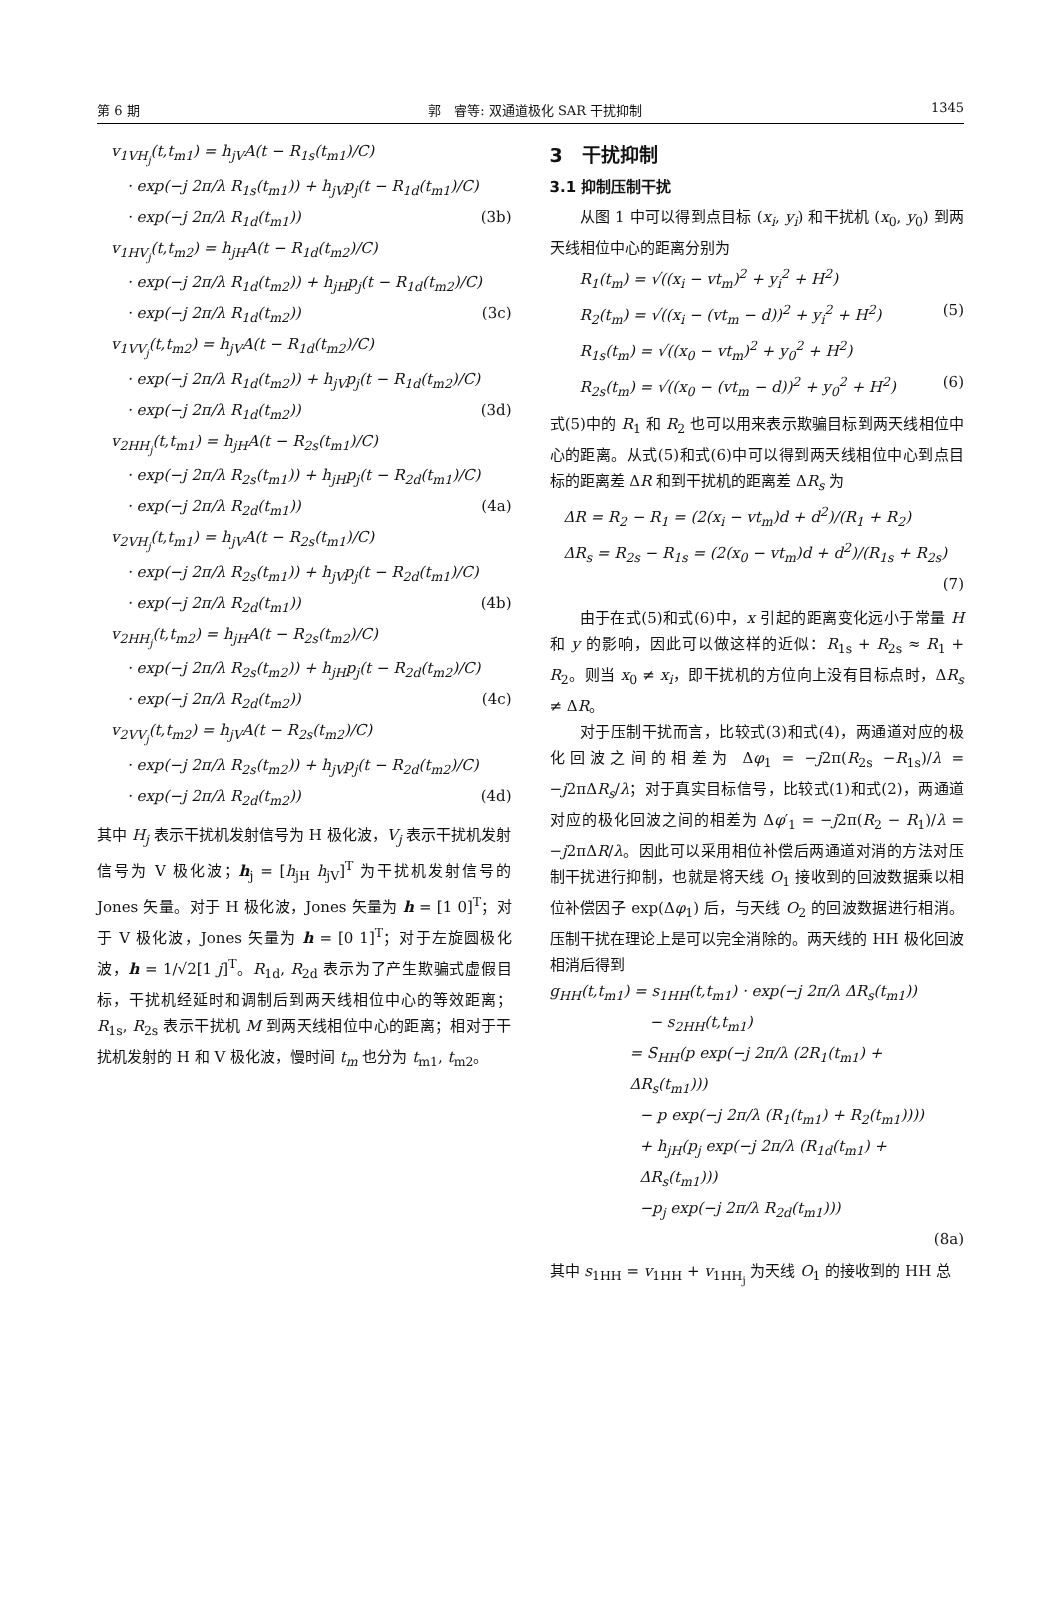第 6 期 郭　睿等: 双通道极化 SAR 干扰抑制 1345
v<sub>1VH<sub>j</sub></sub>(t,t<sub>m1</sub>) = h<sub>jV</sub>A(t − R<sub>1s</sub>(t<sub>m1</sub>)/C)
· exp(−j 2π/λ R<sub>1s</sub>(t<sub>m1</sub>)) + h<sub>jV</sub>p<sub>j</sub>(t − R<sub>1d</sub>(t<sub>m1</sub>)/C)
· exp(−j 2π/λ R<sub>1d</sub>(t<sub>m1</sub>)) (3b)
v<sub>1HV<sub>j</sub></sub>(t,t<sub>m2</sub>) = h<sub>jH</sub>A(t − R<sub>1d</sub>(t<sub>m2</sub>)/C)
· exp(−j 2π/λ R<sub>1d</sub>(t<sub>m2</sub>)) + h<sub>jH</sub>p<sub>j</sub>(t − R<sub>1d</sub>(t<sub>m2</sub>)/C)
· exp(−j 2π/λ R<sub>1d</sub>(t<sub>m2</sub>)) (3c)
v<sub>1VV<sub>j</sub></sub>(t,t<sub>m2</sub>) = h<sub>jV</sub>A(t − R<sub>1d</sub>(t<sub>m2</sub>)/C)
· exp(−j 2π/λ R<sub>1d</sub>(t<sub>m2</sub>)) + h<sub>jV</sub>p<sub>j</sub>(t − R<sub>1d</sub>(t<sub>m2</sub>)/C)
· exp(−j 2π/λ R<sub>1d</sub>(t<sub>m2</sub>)) (3d)
v<sub>2HH<sub>j</sub></sub>(t,t<sub>m1</sub>) = h<sub>jH</sub>A(t − R<sub>2s</sub>(t<sub>m1</sub>)/C)
· exp(−j 2π/λ R<sub>2s</sub>(t<sub>m1</sub>)) + h<sub>jH</sub>p<sub>j</sub>(t − R<sub>2d</sub>(t<sub>m1</sub>)/C)
· exp(−j 2π/λ R<sub>2d</sub>(t<sub>m1</sub>)) (4a)
v<sub>2VH<sub>j</sub></sub>(t,t<sub>m1</sub>) = h<sub>jV</sub>A(t − R<sub>2s</sub>(t<sub>m1</sub>)/C)
· exp(−j 2π/λ R<sub>2s</sub>(t<sub>m1</sub>)) + h<sub>jV</sub>p<sub>j</sub>(t − R<sub>2d</sub>(t<sub>m1</sub>)/C)
· exp(−j 2π/λ R<sub>2d</sub>(t<sub>m1</sub>)) (4b)
v<sub>2HH<sub>j</sub></sub>(t,t<sub>m2</sub>) = h<sub>jH</sub>A(t − R<sub>2s</sub>(t<sub>m2</sub>)/C)
· exp(−j 2π/λ R<sub>2s</sub>(t<sub>m2</sub>)) + h<sub>jH</sub>p<sub>j</sub>(t − R<sub>2d</sub>(t<sub>m2</sub>)/C)
· exp(−j 2π/λ R<sub>2d</sub>(t<sub>m2</sub>)) (4c)
v<sub>2VV<sub>j</sub></sub>(t,t<sub>m2</sub>) = h<sub>jV</sub>A(t − R<sub>2s</sub>(t<sub>m2</sub>)/C)
· exp(−j 2π/λ R<sub>2s</sub>(t<sub>m2</sub>)) + h<sub>jV</sub>p<sub>j</sub>(t − R<sub>2d</sub>(t<sub>m2</sub>)/C)
· exp(−j 2π/λ R<sub>2d</sub>(t<sub>m2</sub>)) (4d)
其中 H<sub>j</sub> 表示干扰机发射信号为 H 极化波，V<sub>j</sub> 表示干扰机发射信号为 V 极化波；h<sub>j</sub> = [h<sub>jH</sub> h<sub>jV</sub>]<sup>T</sup> 为干扰机发射信号的 Jones 矢量。对于 H 极化波，Jones 矢量为 h = [1 0]<sup>T</sup>；对于 V 极化波，Jones 矢量为 h = [0 1]<sup>T</sup>；对于左旋圆极化波，h = 1/√2[1 j]<sup>T</sup>。R<sub>1d</sub>, R<sub>2d</sub> 表示为了产生欺骗式虚假目标，干扰机经延时和调制后到两天线相位中心的等效距离；R<sub>1s</sub>, R<sub>2s</sub> 表示干扰机 M 到两天线相位中心的距离；相对于干扰机发射的 H 和 V 极化波，慢时间 t<sub>m</sub> 也分为 t<sub>m1</sub>, t<sub>m2</sub>。
3　干扰抑制
3.1 抑制压制干扰
从图 1 中可以得到点目标 (x<sub>i</sub>, y<sub>i</sub>) 和干扰机 (x<sub>0</sub>, y<sub>0</sub>) 到两天线相位中心的距离分别为
R<sub>1</sub>(t<sub>m</sub>) = √((x<sub>i</sub> − vt<sub>m</sub>)<sup>2</sup> + y<sub>i</sub><sup>2</sup> + H<sup>2</sup>)
R<sub>2</sub>(t<sub>m</sub>) = √((x<sub>i</sub> − (vt<sub>m</sub> − d))<sup>2</sup> + y<sub>i</sub><sup>2</sup> + H<sup>2</sup>) (5)
R<sub>1s</sub>(t<sub>m</sub>) = √((x<sub>0</sub> − vt<sub>m</sub>)<sup>2</sup> + y<sub>0</sub><sup>2</sup> + H<sup>2</sup>)
R<sub>2s</sub>(t<sub>m</sub>) = √((x<sub>0</sub> − (vt<sub>m</sub> − d))<sup>2</sup> + y<sub>0</sub><sup>2</sup> + H<sup>2</sup>) (6)
式(5)中的 R<sub>1</sub> 和 R<sub>2</sub> 也可以用来表示欺骗目标到两天线相位中心的距离。从式(5)和式(6)中可以得到两天线相位中心到点目标的距离差 ΔR 和到干扰机的距离差 ΔR<sub>s</sub> 为
ΔR = R<sub>2</sub> − R<sub>1</sub> = (2(x<sub>i</sub> − vt<sub>m</sub>)d + d<sup>2</sup>)/(R<sub>1</sub> + R<sub>2</sub>)
ΔR<sub>s</sub> = R<sub>2s</sub> − R<sub>1s</sub> = (2(x<sub>0</sub> − vt<sub>m</sub>)d + d<sup>2</sup>)/(R<sub>1s</sub> + R<sub>2s</sub>)
(7)
由于在式(5)和式(6)中，x 引起的距离变化远小于常量 H 和 y 的影响，因此可以做这样的近似：R<sub>1s</sub> + R<sub>2s</sub> ≈ R<sub>1</sub> + R<sub>2</sub>。则当 x<sub>0</sub> ≠ x<sub>i</sub>，即干扰机的方位向上没有目标点时，ΔR<sub>s</sub> ≠ ΔR。
对于压制干扰而言，比较式(3)和式(4)，两通道对应的极化回波之间的相差为 Δφ<sub>1</sub> = −j2π(R<sub>2s</sub> −R<sub>1s</sub>)/λ = −j2πΔR<sub>s</sub>/λ；对于真实目标信号，比较式(1)和式(2)，两通道对应的极化回波之间的相差为 Δφ′<sub>1</sub> = −j2π(R<sub>2</sub> − R<sub>1</sub>)/λ = −j2πΔR/λ。因此可以采用相位补偿后两通道对消的方法对压制干扰进行抑制，也就是将天线 O<sub>1</sub> 接收到的回波数据乘以相位补偿因子 exp(Δφ<sub>1</sub>) 后，与天线 O<sub>2</sub> 的回波数据进行相消。压制干扰在理论上是可以完全消除的。两天线的 HH 极化回波相消后得到
g<sub>HH</sub>(t,t<sub>m1</sub>) = s<sub>1HH</sub>(t,t<sub>m1</sub>) · exp(−j 2π/λ ΔR<sub>s</sub>(t<sub>m1</sub>))
− s<sub>2HH</sub>(t,t<sub>m1</sub>)
= S<sub>HH</sub>(p exp(−j 2π/λ (2R<sub>1</sub>(t<sub>m1</sub>) + ΔR<sub>s</sub>(t<sub>m1</sub>)))
− p exp(−j 2π/λ (R<sub>1</sub>(t<sub>m1</sub>) + R<sub>2</sub>(t<sub>m1</sub>))))
+ h<sub>jH</sub>(p<sub>j</sub> exp(−j 2π/λ (R<sub>1d</sub>(t<sub>m1</sub>) + ΔR<sub>s</sub>(t<sub>m1</sub>)))
−p<sub>j</sub> exp(−j 2π/λ R<sub>2d</sub>(t<sub>m1</sub>)))
(8a)
其中 s<sub>1HH</sub> = v<sub>1HH</sub> + v<sub>1HH<sub>j</sub></sub> 为天线 O<sub>1</sub> 的接收到的 HH 总